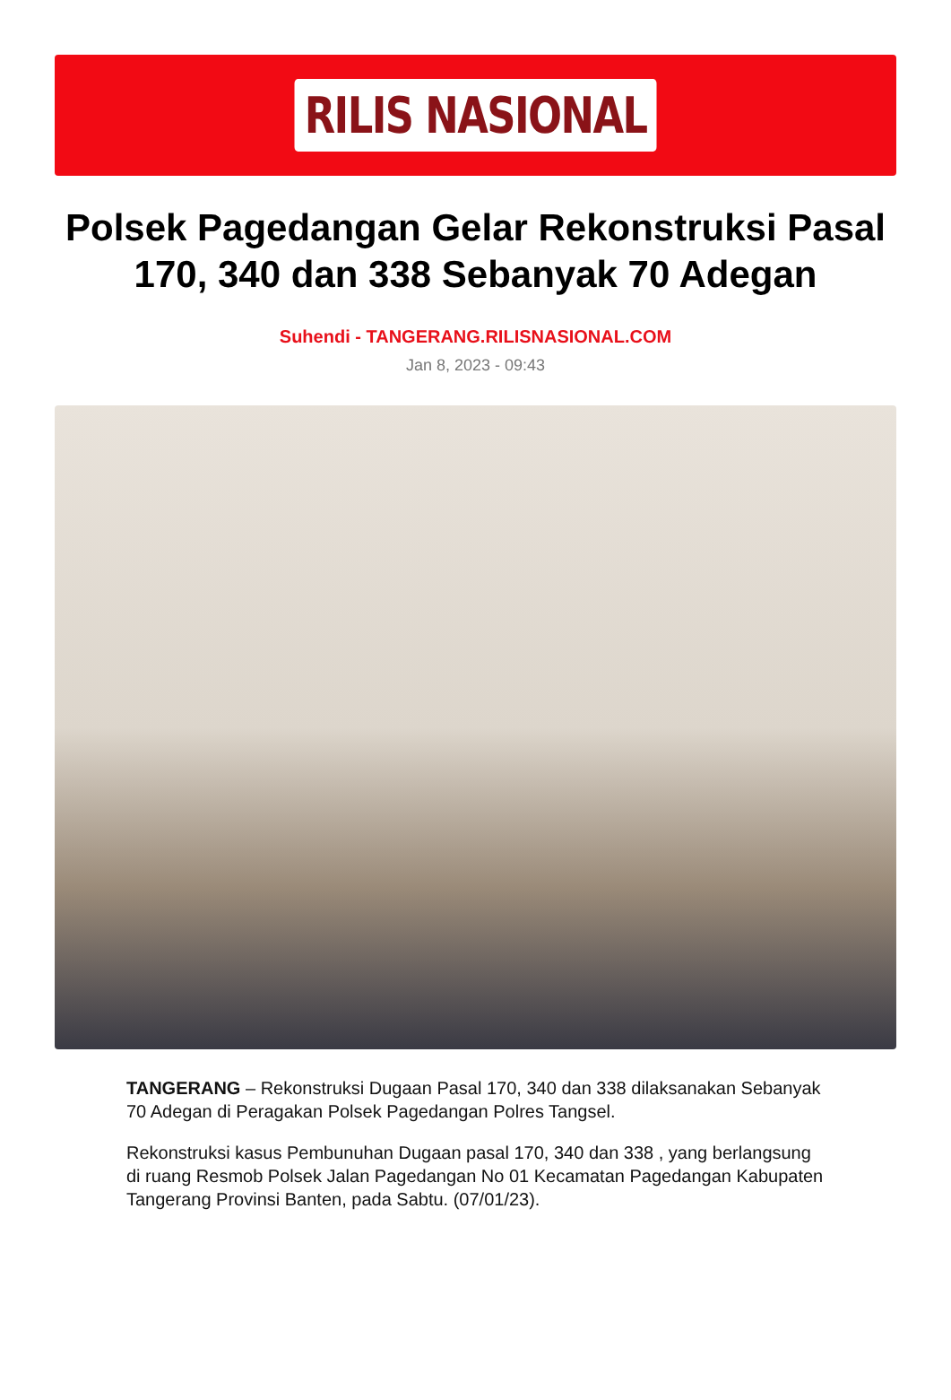RILIS NASIONAL
Polsek Pagedangan Gelar Rekonstruksi Pasal 170, 340 dan 338 Sebanyak 70 Adegan
Suhendi - TANGERANG.RILISNASIONAL.COM
Jan 8, 2023 - 09:43
TANGERANG – Rekonstruksi Dugaan Pasal 170, 340 dan 338 dilaksanakan Sebanyak 70 Adegan di Peragakan Polsek Pagedangan Polres Tangsel.
Rekonstruksi kasus Pembunuhan Dugaan pasal 170, 340 dan 338 , yang berlangsung di ruang Resmob Polsek Jalan Pagedangan No 01 Kecamatan Pagedangan Kabupaten Tangerang Provinsi Banten, pada Sabtu. (07/01/23).